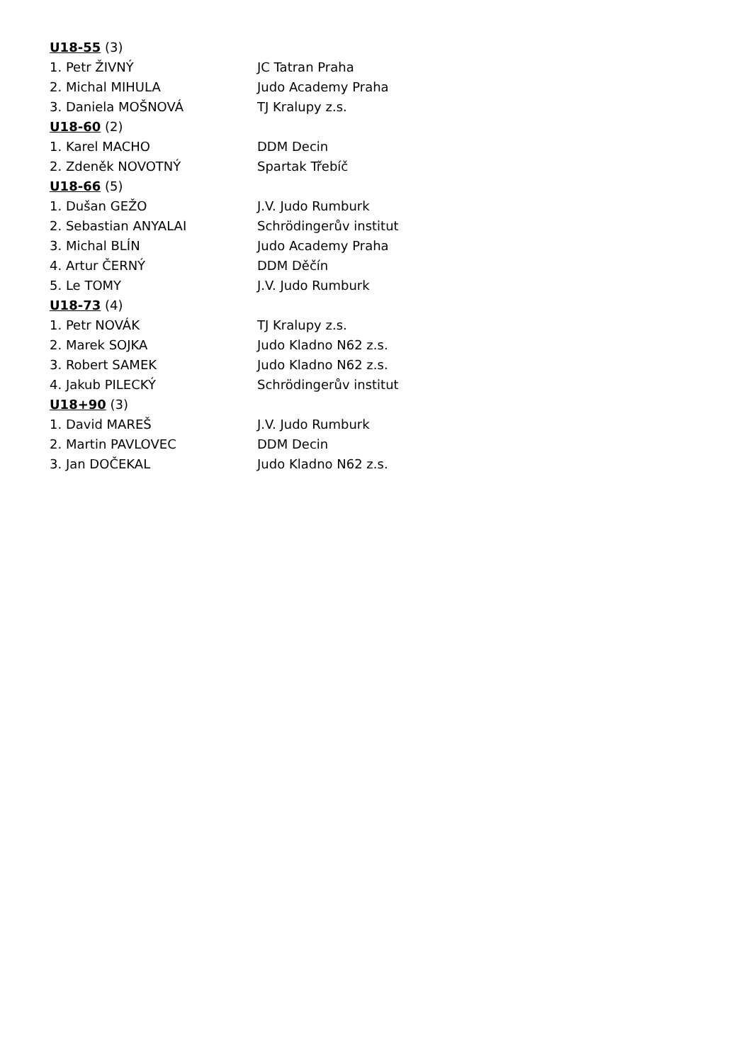| U18-55 (3) | |
| 1. Petr ŽIVNÝ | JC Tatran Praha |
| 2. Michal MIHULA | Judo Academy Praha |
| 3. Daniela MOŠNOVÁ | TJ Kralupy z.s. |
| U18-60 (2) | |
| 1. Karel MACHO | DDM Decin |
| 2. Zdeněk NOVOTNÝ | Spartak Třebíč |
| U18-66 (5) | |
| 1. Dušan GEŽO | J.V. Judo Rumburk |
| 2. Sebastian ANYALAI | Schrödingerův institut |
| 3. Michal BLÍN | Judo Academy Praha |
| 4. Artur ČERNÝ | DDM Děčín |
| 5. Le TOMY | J.V. Judo Rumburk |
| U18-73 (4) | |
| 1. Petr NOVÁK | TJ Kralupy z.s. |
| 2. Marek SOJKA | Judo Kladno N62 z.s. |
| 3. Robert SAMEK | Judo Kladno N62 z.s. |
| 4. Jakub PILECKÝ | Schrödingerův institut |
| U18+90 (3) | |
| 1. David MAREŠ | J.V. Judo Rumburk |
| 2. Martin PAVLOVEC | DDM Decin |
| 3. Jan DOČEKAL | Judo Kladno N62 z.s. |